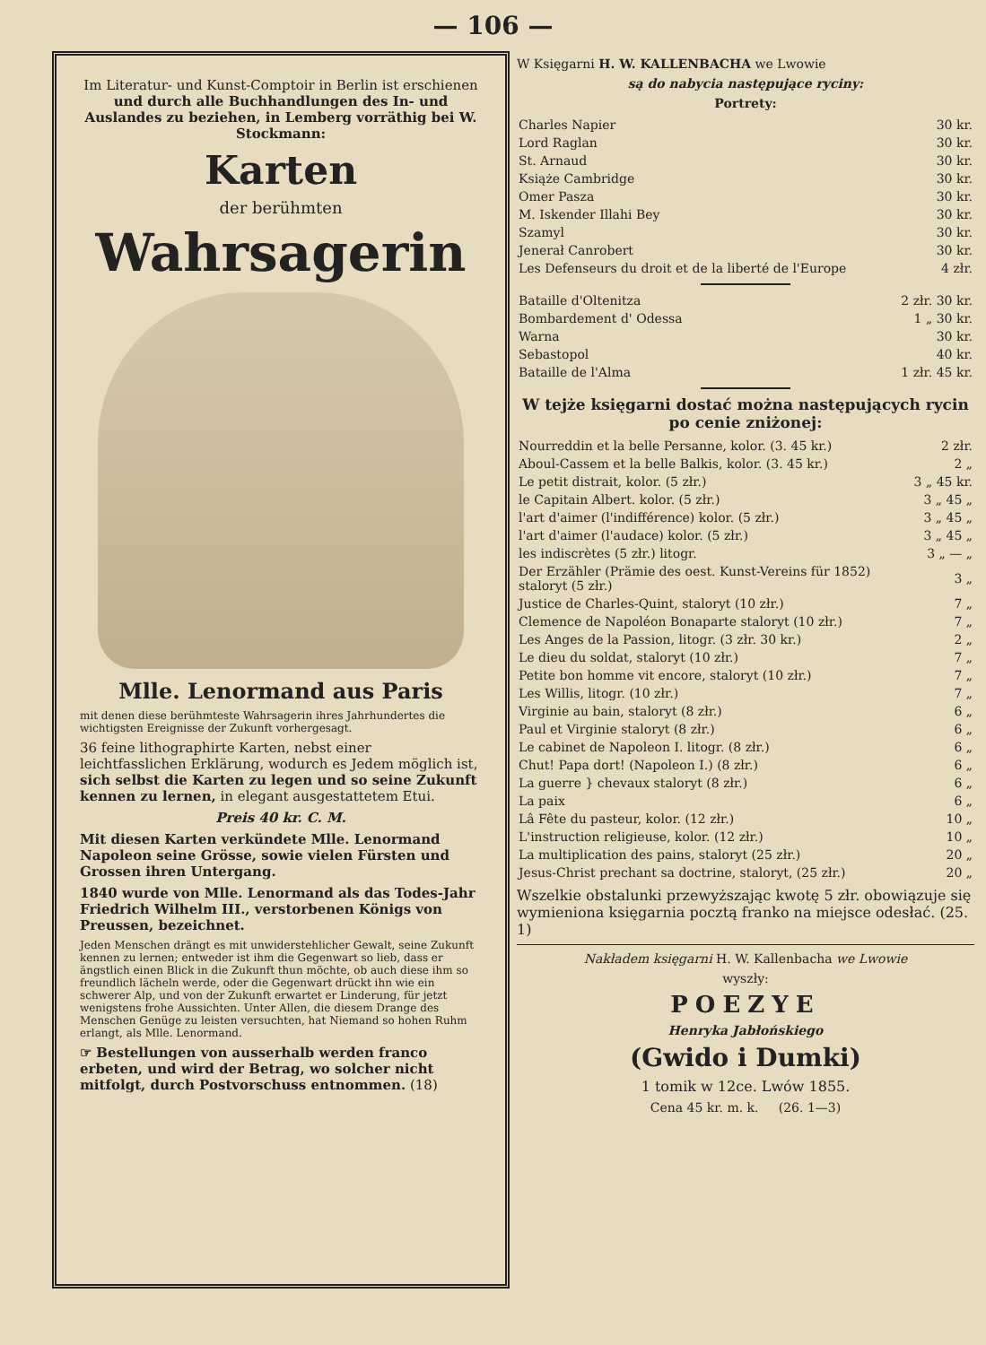— 106 —
Im Literatur- und Kunst-Comptoir in Berlin ist erschienen und durch alle Buchhandlungen des In- und Auslandes zu beziehen, in Lemberg vorräthig bei W. Stockmann:
Karten
der berühmten
Wahrsagerin
Mlle. Lenormand aus Paris
mit denen diese berühmteste Wahrsagerin ihres Jahrhundertes die wichtigsten Ereignisse der Zukunft vorhergesagt.
36 feine lithographirte Karten, nebst einer leichtfasslichen Erklärung, wodurch es Jedem möglich ist, sich selbst die Karten zu legen und so seine Zukunft kennen zu lernen, in elegant ausgestattetem Etui.
Preis 40 kr. C. M.
Mit diesen Karten verkündete Mlle. Lenormand Napoleon seine Grösse, sowie vielen Fürsten und Grossen ihren Untergang.
1840 wurde von Mlle. Lenormand als das Todes-Jahr Friedrich Wilhelm III., verstorbenen Königs von Preussen, bezeichnet.
Jeden Menschen drängt es mit unwiderstehlicher Gewalt, seine Zukunft kennen zu lernen; entweder ist ihm die Gegenwart so lieb, dass er ängstlich einen Blick in die Zukunft thun möchte, ob auch diese ihm so freundlich lächeln werde, oder die Gegenwart drückt ihn wie ein schwerer Alp, und von der Zukunft erwartet er Linderung, für jetzt wenigstens frohe Aussichten. Unter Allen, die diesem Drange des Menschen Genüge zu leisten versuchten, hat Niemand so hohen Ruhm erlangt, als Mlle. Lenormand.
☞ Bestellungen von ausserhalb werden franco erbeten, und wird der Betrag, wo solcher nicht mitfolgt, durch Postvorschuss entnommen. (18)
W Księgarni H. W. KALLENBACHA we Lwowie
są do nabycia następujące ryciny:
Portrety:
| Charles Napier | 30 kr. |
| Lord Raglan | 30 kr. |
| St. Arnaud | 30 kr. |
| Książe Cambridge | 30 kr. |
| Omer Pasza | 30 kr. |
| M. Iskender Illahi Bey | 30 kr. |
| Szamyl | 30 kr. |
| Jenerał Canrobert | 30 kr. |
| Les Defenseurs du droit et de la liberté de l'Europe | 4 złr. |
| Bataille d'Oltenitza | 2 złr. 30 kr. |
| Bombardement d' Odessa | 1 „ 30 kr. |
| Warna | 30 kr. |
| Sebastopol | 40 kr. |
| Bataille de l'Alma | 1 złr. 45 kr. |
W tejże księgarni dostać można następujących rycin po cenie zniżonej:
| Nourreddin et la belle Persanne, kolor. (3. 45 kr.) | 2 złr. |
| Aboul-Cassem et la belle Balkis, kolor. (3. 45 kr.) | 2 „ |
| Le petit distrait, kolor. (5 złr.) | 3 „ 45 kr. |
| le Capitain Albert. kolor. (5 złr.) | 3 „ 45 „ |
| l'art d'aimer (l'indifférence) kolor. (5 złr.) | 3 „ 45 „ |
| l'art d'aimer (l'audace) kolor. (5 złr.) | 3 „ 45 „ |
| les indiscrètes (5 złr.) litogr. | 3 „ — „ |
| Der Erzähler (Prämie des oest. Kunst-Vereins für 1852) staloryt (5 złr.) | 3 „ |
| Justice de Charles-Quint, staloryt (10 złr.) | 7 „ |
| Clemence de Napoléon Bonaparte staloryt (10 złr.) | 7 „ |
| Les Anges de la Passion, litogr. (3 złr. 30 kr.) | 2 „ |
| Le dieu du soldat, staloryt (10 złr.) | 7 „ |
| Petite bon homme vit encore, staloryt (10 złr.) | 7 „ |
| Les Willis, litogr. (10 złr.) | 7 „ |
| Virginie au bain, staloryt (8 złr.) | 6 „ |
| Paul et Virginie staloryt (8 złr.) | 6 „ |
| Le cabinet de Napoleon I. litogr. (8 złr.) | 6 „ |
| Chut! Papa dort! (Napoleon I.) (8 złr.) | 6 „ |
| La guerre } chevaux staloryt (8 złr.) | 6 „ |
| La paix | 6 „ |
| Lâ Fête du pasteur, kolor. (12 złr.) | 10 „ |
| L'instruction religieuse, kolor. (12 złr.) | 10 „ |
| La multiplication des pains, staloryt (25 złr.) | 20 „ |
| Jesus-Christ prechant sa doctrine, staloryt, (25 złr.) | 20 „ |
Wszelkie obstalunki przewyższając kwotę 5 złr. obowiązuje się wymieniona księgarnia pocztą franko na miejsce odesłać. (25. 1)
Nakładem księgarni H. W. Kallenbacha we Lwowie
wyszły:
POEZYE
Henryka Jabłońskiego
(Gwido i Dumki)
1 tomik w 12ce. Lwów 1855.
Cena 45 kr. m. k. (26. 1—3)